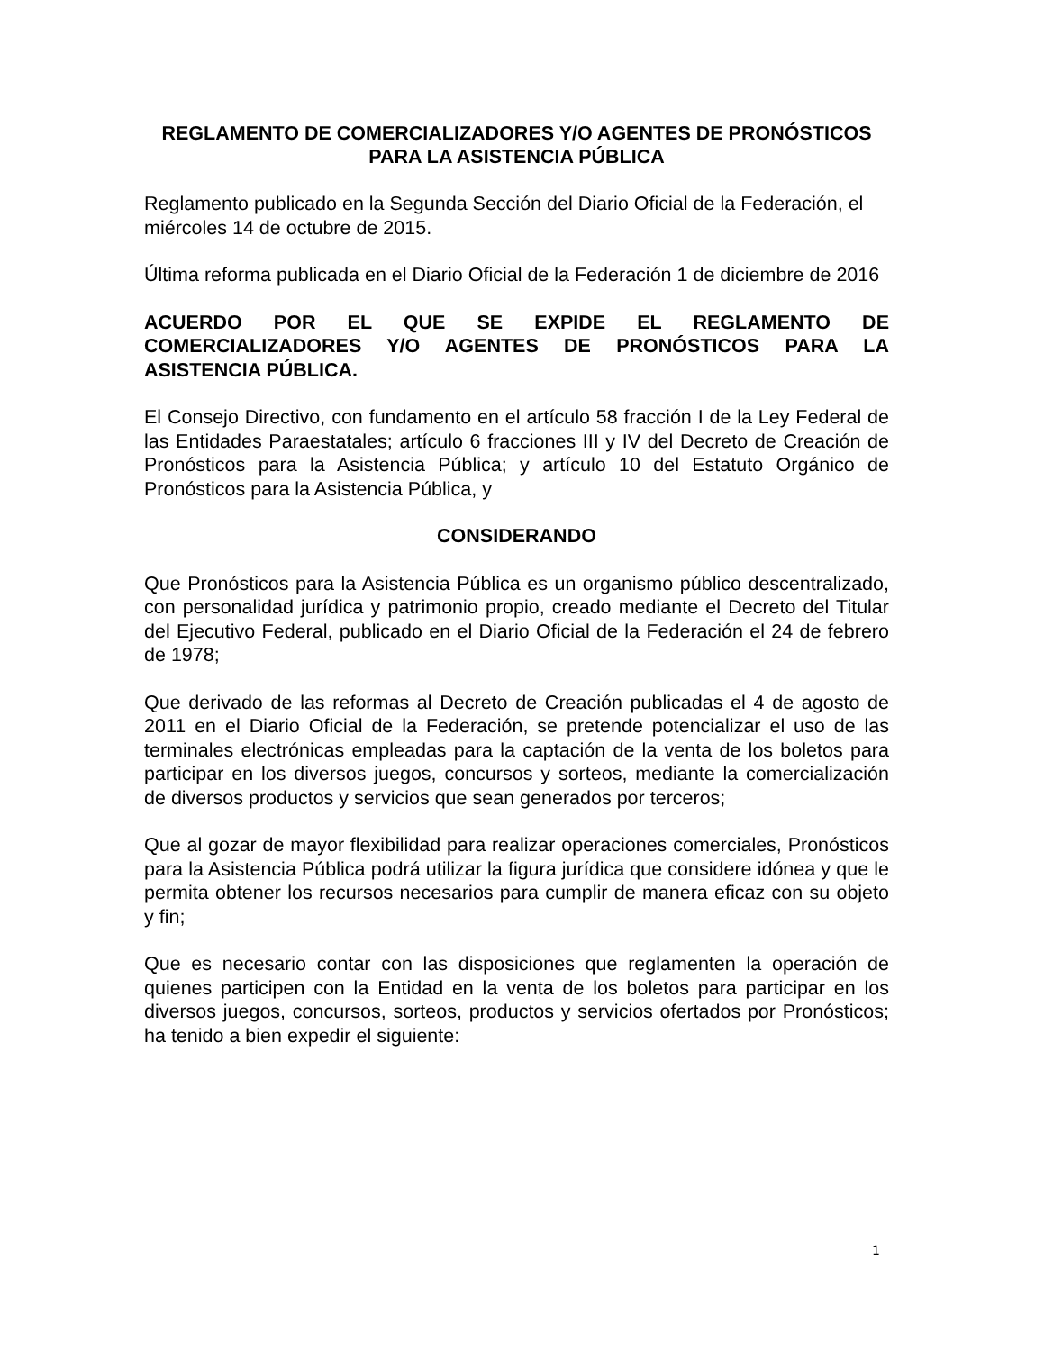REGLAMENTO DE COMERCIALIZADORES Y/O AGENTES DE PRONÓSTICOS PARA LA ASISTENCIA PÚBLICA
Reglamento publicado en la Segunda Sección del Diario Oficial de la Federación, el miércoles 14 de octubre de 2015.
Última reforma publicada en el Diario Oficial de la Federación 1 de diciembre de 2016
ACUERDO POR EL QUE SE EXPIDE EL REGLAMENTO DE COMERCIALIZADORES Y/O AGENTES DE PRONÓSTICOS PARA LA ASISTENCIA PÚBLICA.
El Consejo Directivo, con fundamento en el artículo 58 fracción I de la Ley Federal de las Entidades Paraestatales; artículo 6 fracciones III y IV del Decreto de Creación de Pronósticos para la Asistencia Pública; y artículo 10 del Estatuto Orgánico de Pronósticos para la Asistencia Pública, y
CONSIDERANDO
Que Pronósticos para la Asistencia Pública es un organismo público descentralizado, con personalidad jurídica y patrimonio propio, creado mediante el Decreto del Titular del Ejecutivo Federal, publicado en el Diario Oficial de la Federación el 24 de febrero de 1978;
Que derivado de las reformas al Decreto de Creación publicadas el 4 de agosto de 2011 en el Diario Oficial de la Federación, se pretende potencializar el uso de las terminales electrónicas empleadas para la captación de la venta de los boletos para participar en los diversos juegos, concursos y sorteos, mediante la comercialización de diversos productos y servicios que sean generados por terceros;
Que al gozar de mayor flexibilidad para realizar operaciones comerciales, Pronósticos para la Asistencia Pública podrá utilizar la figura jurídica que considere idónea y que le permita obtener los recursos necesarios para cumplir de manera eficaz con su objeto y fin;
Que es necesario contar con las disposiciones que reglamenten la operación de quienes participen con la Entidad en la venta de los boletos para participar en los diversos juegos, concursos, sorteos, productos y servicios ofertados por Pronósticos; ha tenido a bien expedir el siguiente:
1